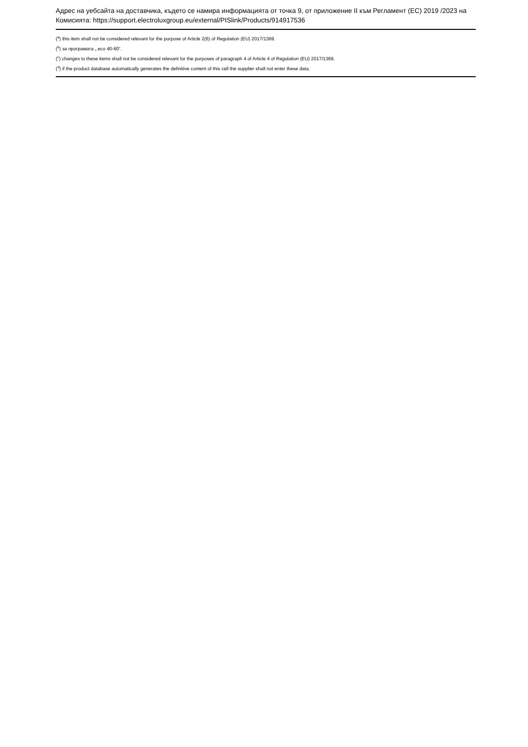Адрес на уебсайта на доставчика, където се намира информацията от точка 9, от приложение II към Регламент (ЕС) 2019 /2023 на Комисията: https://support.electroluxgroup.eu/external/PISlink/Products/914917536
(<sup>a</sup>) this item shall not be considered relevant for the purpose of Article 2(6) of Regulation (EU) 2017/1369.
(<sup>b</sup>) за програмата „ eco 40-60“.
(<sup>c</sup>) changes to these items shall not be considered relevant for the purposes of paragraph 4 of Article 4 of Regulation (EU) 2017/1369.
(<sup>d</sup>) if the product database automatically generates the definitive content of this cell the supplier shall not enter these data.